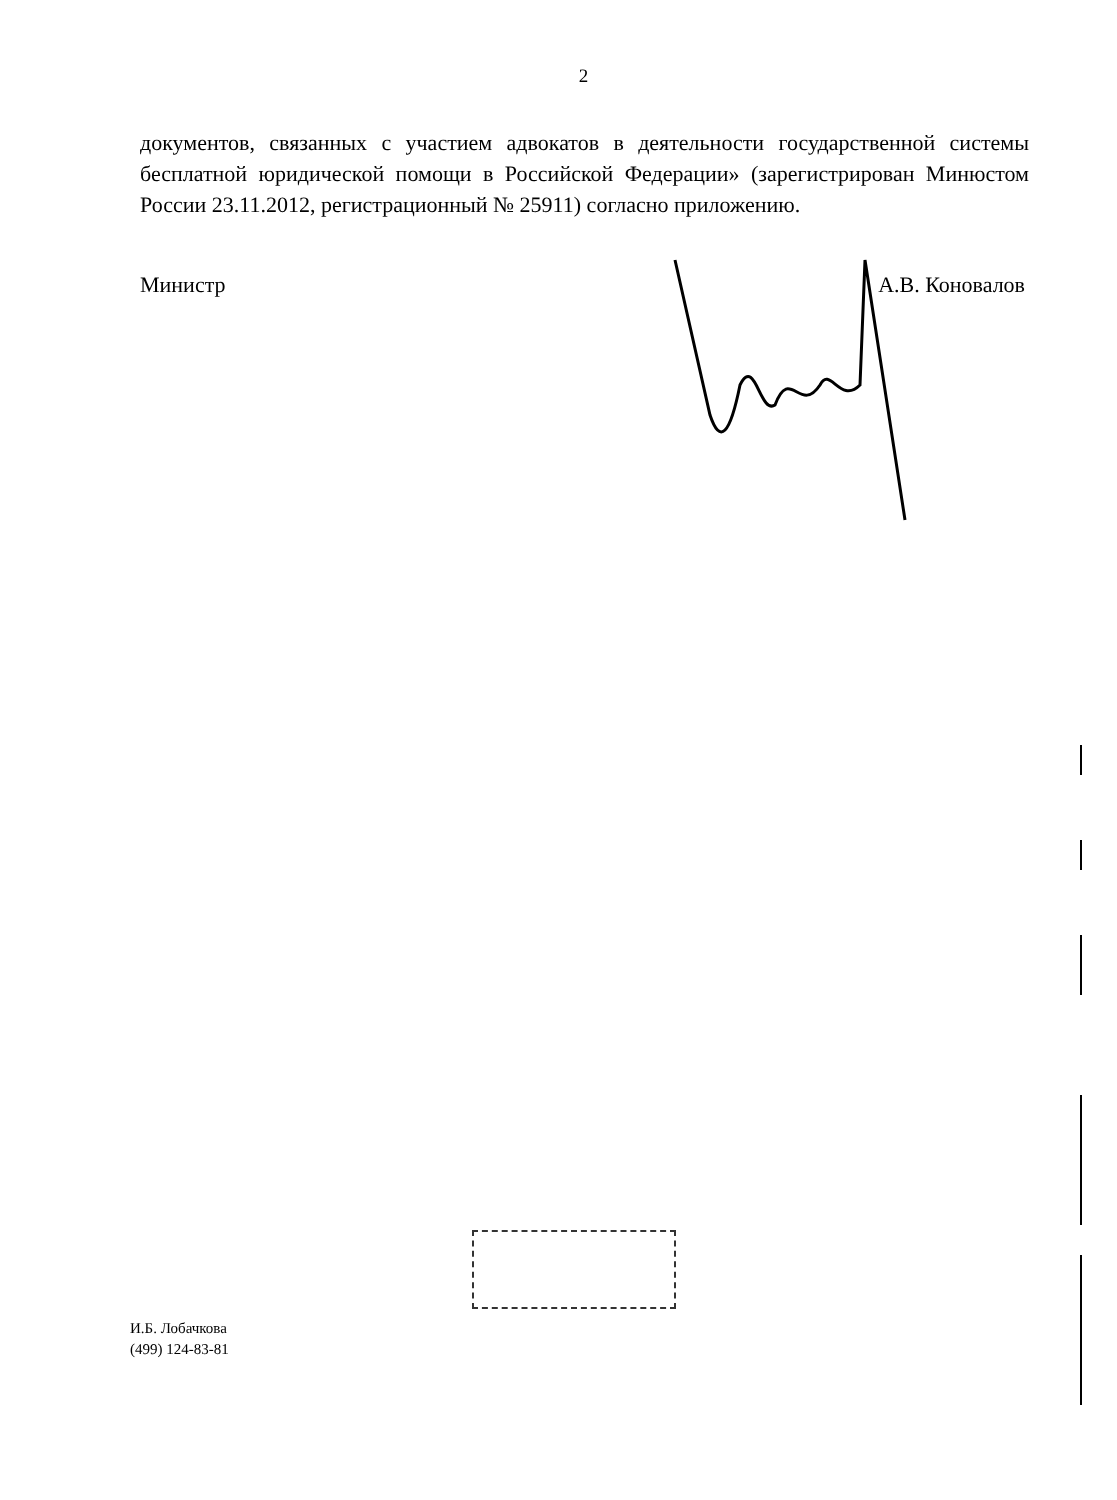2
документов, связанных с участием адвокатов в деятельности государственной системы бесплатной юридической помощи в Российской Федерации» (зарегистрирован Минюстом России 23.11.2012, регистрационный № 25911) согласно приложению.
Министр А.В. Коновалов
И.Б. Лобачкова
(499) 124-83-81